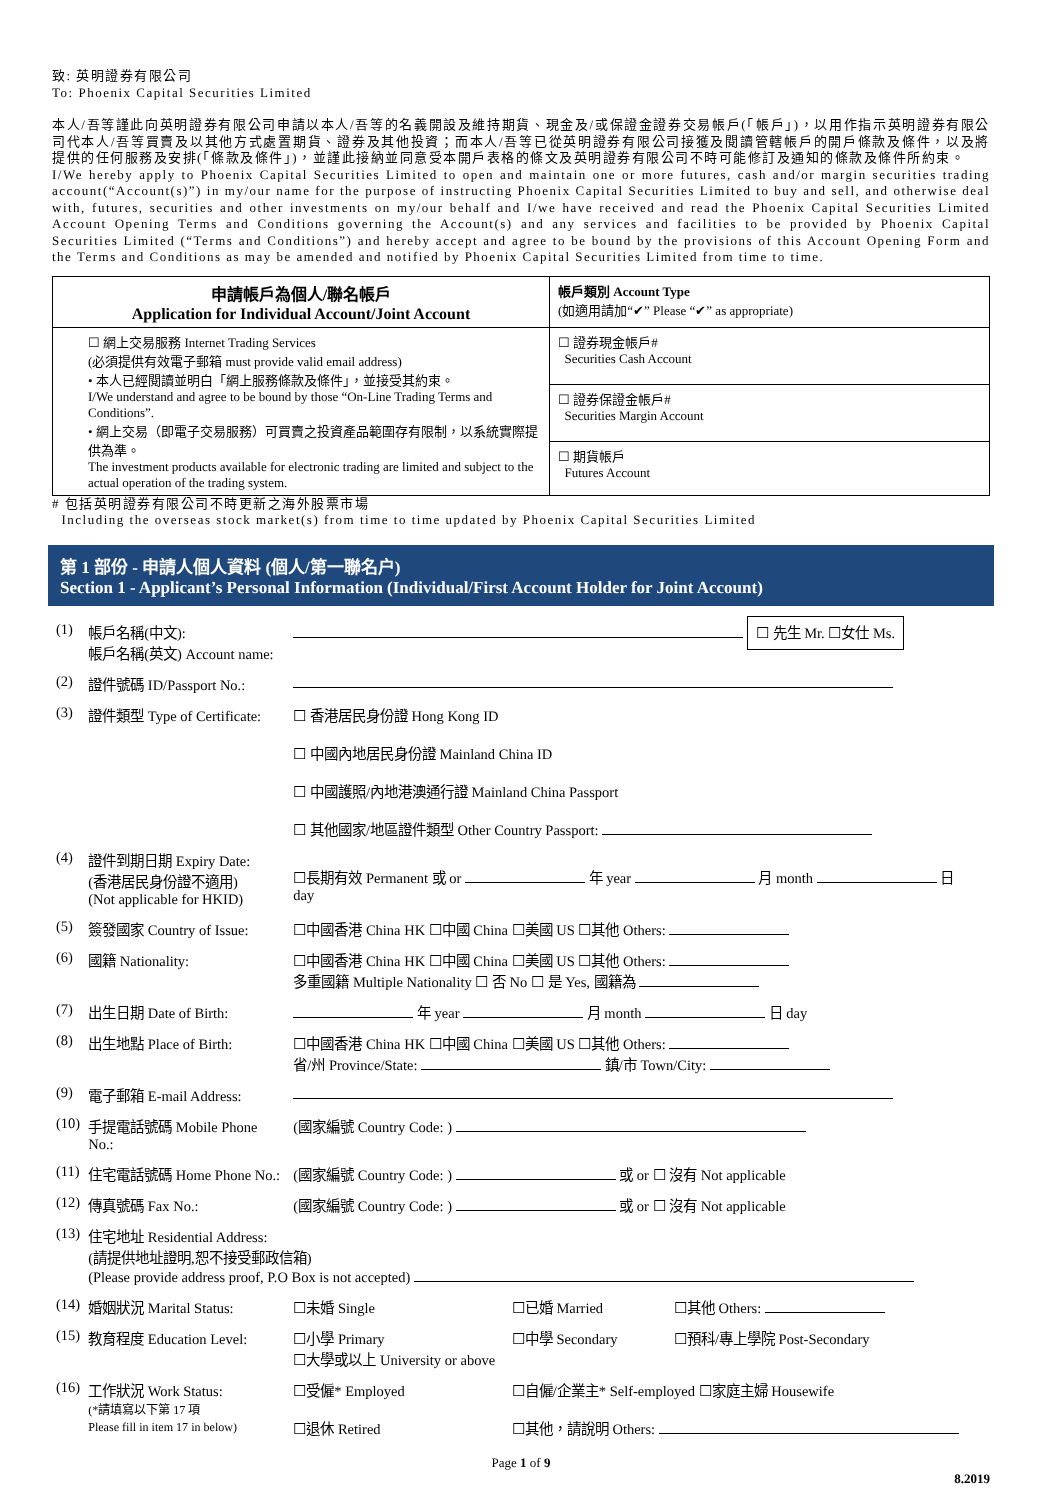致: 英明證券有限公司
To: Phoenix Capital Securities Limited
本人/吾等謹此向英明證券有限公司申請以本人/吾等的名義開設及維持期貨、現金及/或保證金證券交易帳戶(「帳戶」)，以用作指示英明證券有限公司代本人/吾等買賣及以其他方式處置期貨、證券及其他投資；而本人/吾等已從英明證券有限公司接獲及閱讀管轄帳戶的開戶條款及條件，以及將提供的任何服務及安排(「條款及條件」)，並謹此接納並同意受本開戶表格的條文及英明證券有限公司不時可能修訂及通知的條款及條件所約束。
I/We hereby apply to Phoenix Capital Securities Limited to open and maintain one or more futures, cash and/or margin securities trading account(“Account(s)”) in my/our name for the purpose of instructing Phoenix Capital Securities Limited to buy and sell, and otherwise deal with, futures, securities and other investments on my/our behalf and I/we have received and read the Phoenix Capital Securities Limited Account Opening Terms and Conditions governing the Account(s) and any services and facilities to be provided by Phoenix Capital Securities Limited (“Terms and Conditions”) and hereby accept and agree to be bound by the provisions of this Account Opening Form and the Terms and Conditions as may be amended and notified by Phoenix Capital Securities Limited from time to time.
| 申請帳戶為個人/聯名帳戶 Application for Individual Account/Joint Account | 帳戶類別 Account Type (如適用請加“✔” Please “✔” as appropriate) |
| ☐ 網上交易服務 Internet Trading Services (必須提供有效電子郵箱 must provide valid email address) • 本人已經閱讀並明白「網上服務條款及條件」，並接受其約束。 I/We understand and agree to be bound by those “On-Line Trading Terms and Conditions”. • 網上交易（即電子交易服務）可買賣之投資產品範圍存有限制，以系統實際提供為準。 The investment products available for electronic trading are limited and subject to the actual operation of the trading system. | ☐ 證券現金帳戶# Securities Cash Account |
| | ☐ 證券保證金帳戶# Securities Margin Account |
| | ☐ 期貨帳戶 Futures Account |
# 包括英明證券有限公司不時更新之海外股票市場
Including the overseas stock market(s) from time to time updated by Phoenix Capital Securities Limited
第 1 部份 - 申請人個人資料 (個人/第一聯名户)
Section 1 - Applicant’s Personal Information (Individual/First Account Holder for Joint Account)
| (1) | 帳戶名稱(中文): 帳戶名稱(英文) Account name: | ☐ 先生 Mr. ☐女仕 Ms. | | |
| (2) | 證件號碼 ID/Passport No.: | | | |
| (3) | 證件類型 Type of Certificate: | ☐ 香港居民身份證 Hong Kong ID ☐ 中國內地居民身份證 Mainland China ID ☐ 中國護照/內地港澳通行證 Mainland China Passport ☐ 其他國家/地區證件類型 Other Country Passport: | | |
| (4) | 證件到期日期 Expiry Date: (香港居民身份證不適用) (Not applicable for HKID) | ☐長期有效 Permanent 或 or 年 year 月 month 日 day | | |
| (5) | 簽發國家 Country of Issue: | ☐中國香港 China HK ☐中國 China ☐美國 US ☐其他 Others: | | |
| (6) | 國籍 Nationality: | ☐中國香港 China HK ☐中國 China ☐美國 US ☐其他 Others: 多重國籍 Multiple Nationality ☐ 否 No ☐ 是 Yes, 國籍為 | | |
| (7) | 出生日期 Date of Birth: | 年 year 月 month 日 day | | |
| (8) | 出生地點 Place of Birth: | ☐中國香港 China HK ☐中國 China ☐美國 US ☐其他 Others: 省/州 Province/State: 鎮/市 Town/City: | | |
| (9) | 電子郵箱 E-mail Address: | | | |
| (10) | 手提電話號碼 Mobile Phone No.: | (國家編號 Country Code: ) | | |
| (11) | 住宅電話號碼 Home Phone No.: | (國家編號 Country Code: ) 或 or ☐ 沒有 Not applicable | | |
| (12) | 傳真號碼 Fax No.: | (國家編號 Country Code: ) 或 or ☐ 沒有 Not applicable | | |
| (13) | 住宅地址 Residential Address: (請提供地址證明,恕不接受郵政信箱) (Please provide address proof, P.O Box is not accepted) | | | |
| (14) | 婚姻狀況 Marital Status: | ☐未婚 Single | ☐已婚 Married | ☐其他 Others: |
| (15) | 教育程度 Education Level: | ☐小學 Primary ☐大學或以上 University or above | ☐中學 Secondary | ☐預科/專上學院 Post-Secondary |
| (16) | 工作狀況 Work Status: (*請填寫以下第 17 項 Please fill in item 17 in below) | ☐受僱* Employed ☐退休 Retired | ☐自僱/企業主* Self-employed ☐家庭主婦 Housewife ☐其他，請說明 Others: | |
Page 1 of 9
8.2019